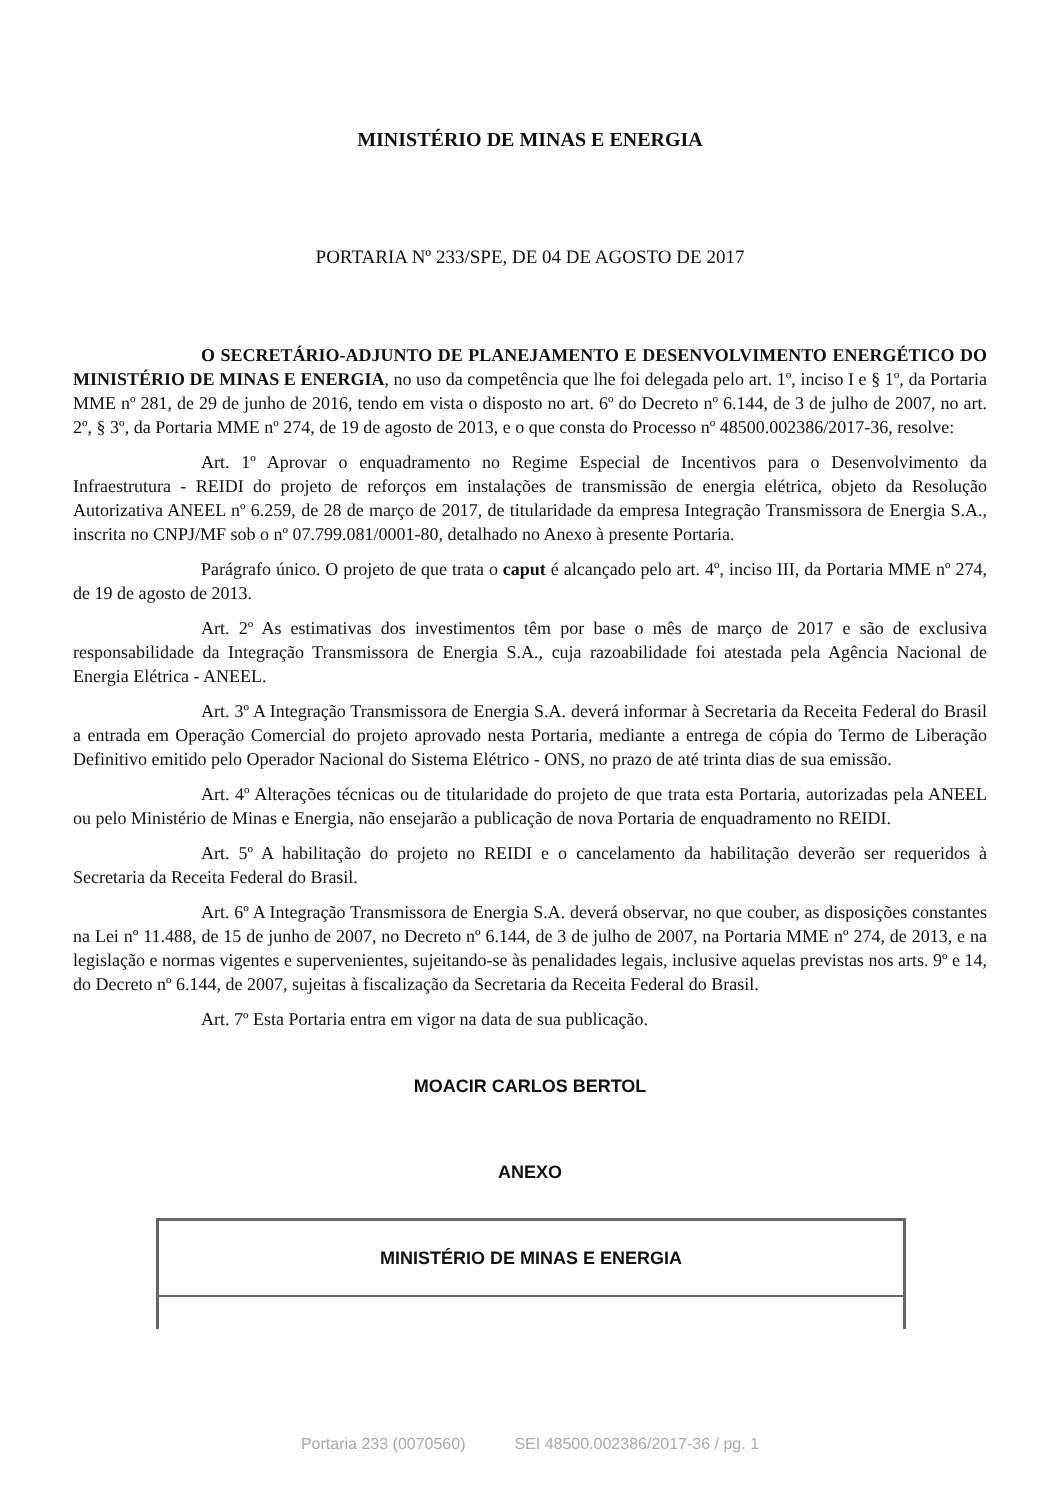MINISTÉRIO DE MINAS E ENERGIA
PORTARIA Nº 233/SPE, DE 04 DE AGOSTO DE 2017
O SECRETÁRIO-ADJUNTO DE PLANEJAMENTO E DESENVOLVIMENTO ENERGÉTICO DO MINISTÉRIO DE MINAS E ENERGIA, no uso da competência que lhe foi delegada pelo art. 1º, inciso I e § 1º, da Portaria MME nº 281, de 29 de junho de 2016, tendo em vista o disposto no art. 6º do Decreto nº 6.144, de 3 de julho de 2007, no art. 2º, § 3º, da Portaria MME nº 274, de 19 de agosto de 2013, e o que consta do Processo nº 48500.002386/2017-36, resolve:
Art. 1º Aprovar o enquadramento no Regime Especial de Incentivos para o Desenvolvimento da Infraestrutura - REIDI do projeto de reforços em instalações de transmissão de energia elétrica, objeto da Resolução Autorizativa ANEEL nº 6.259, de 28 de março de 2017, de titularidade da empresa Integração Transmissora de Energia S.A., inscrita no CNPJ/MF sob o nº 07.799.081/0001-80, detalhado no Anexo à presente Portaria.
Parágrafo único. O projeto de que trata o caput é alcançado pelo art. 4º, inciso III, da Portaria MME nº 274, de 19 de agosto de 2013.
Art. 2º As estimativas dos investimentos têm por base o mês de março de 2017 e são de exclusiva responsabilidade da Integração Transmissora de Energia S.A., cuja razoabilidade foi atestada pela Agência Nacional de Energia Elétrica - ANEEL.
Art. 3º A Integração Transmissora de Energia S.A. deverá informar à Secretaria da Receita Federal do Brasil a entrada em Operação Comercial do projeto aprovado nesta Portaria, mediante a entrega de cópia do Termo de Liberação Definitivo emitido pelo Operador Nacional do Sistema Elétrico - ONS, no prazo de até trinta dias de sua emissão.
Art. 4º Alterações técnicas ou de titularidade do projeto de que trata esta Portaria, autorizadas pela ANEEL ou pelo Ministério de Minas e Energia, não ensejarão a publicação de nova Portaria de enquadramento no REIDI.
Art. 5º A habilitação do projeto no REIDI e o cancelamento da habilitação deverão ser requeridos à Secretaria da Receita Federal do Brasil.
Art. 6º A Integração Transmissora de Energia S.A. deverá observar, no que couber, as disposições constantes na Lei nº 11.488, de 15 de junho de 2007, no Decreto nº 6.144, de 3 de julho de 2007, na Portaria MME nº 274, de 2013, e na legislação e normas vigentes e supervenientes, sujeitando-se às penalidades legais, inclusive aquelas previstas nos arts. 9º e 14, do Decreto nº 6.144, de 2007, sujeitas à fiscalização da Secretaria da Receita Federal do Brasil.
Art. 7º Esta Portaria entra em vigor na data de sua publicação.
MOACIR CARLOS BERTOL
ANEXO
| MINISTÉRIO DE MINAS E ENERGIA |
Portaria 233 (0070560) SEI 48500.002386/2017-36 / pg. 1